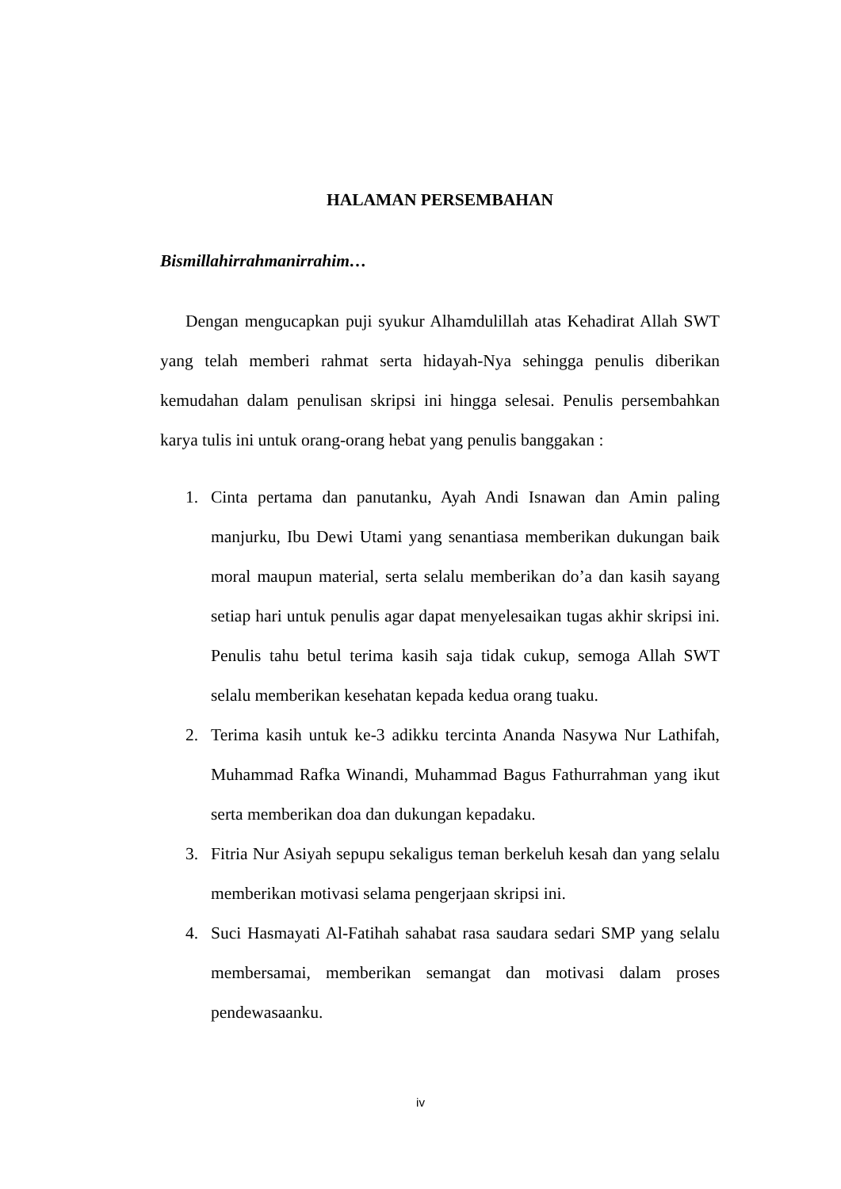HALAMAN PERSEMBAHAN
Bismillahirrahmanirrahim…
Dengan mengucapkan puji syukur Alhamdulillah atas Kehadirat Allah SWT yang telah memberi rahmat serta hidayah-Nya sehingga penulis diberikan kemudahan dalam penulisan skripsi ini hingga selesai. Penulis persembahkan karya tulis ini untuk orang-orang hebat yang penulis banggakan :
1. Cinta pertama dan panutanku, Ayah Andi Isnawan dan Amin paling manjurku, Ibu Dewi Utami yang senantiasa memberikan dukungan baik moral maupun material, serta selalu memberikan do’a dan kasih sayang setiap hari untuk penulis agar dapat menyelesaikan tugas akhir skripsi ini. Penulis tahu betul terima kasih saja tidak cukup, semoga Allah SWT selalu memberikan kesehatan kepada kedua orang tuaku.
2. Terima kasih untuk ke-3 adikku tercinta Ananda Nasywa Nur Lathifah, Muhammad Rafka Winandi, Muhammad Bagus Fathurrahman yang ikut serta memberikan doa dan dukungan kepadaku.
3. Fitria Nur Asiyah sepupu sekaligus teman berkeluh kesah dan yang selalu memberikan motivasi selama pengerjaan skripsi ini.
4. Suci Hasmayati Al-Fatihah sahabat rasa saudara sedari SMP yang selalu membersamai, memberikan semangat dan motivasi dalam proses pendewasaanku.
iv